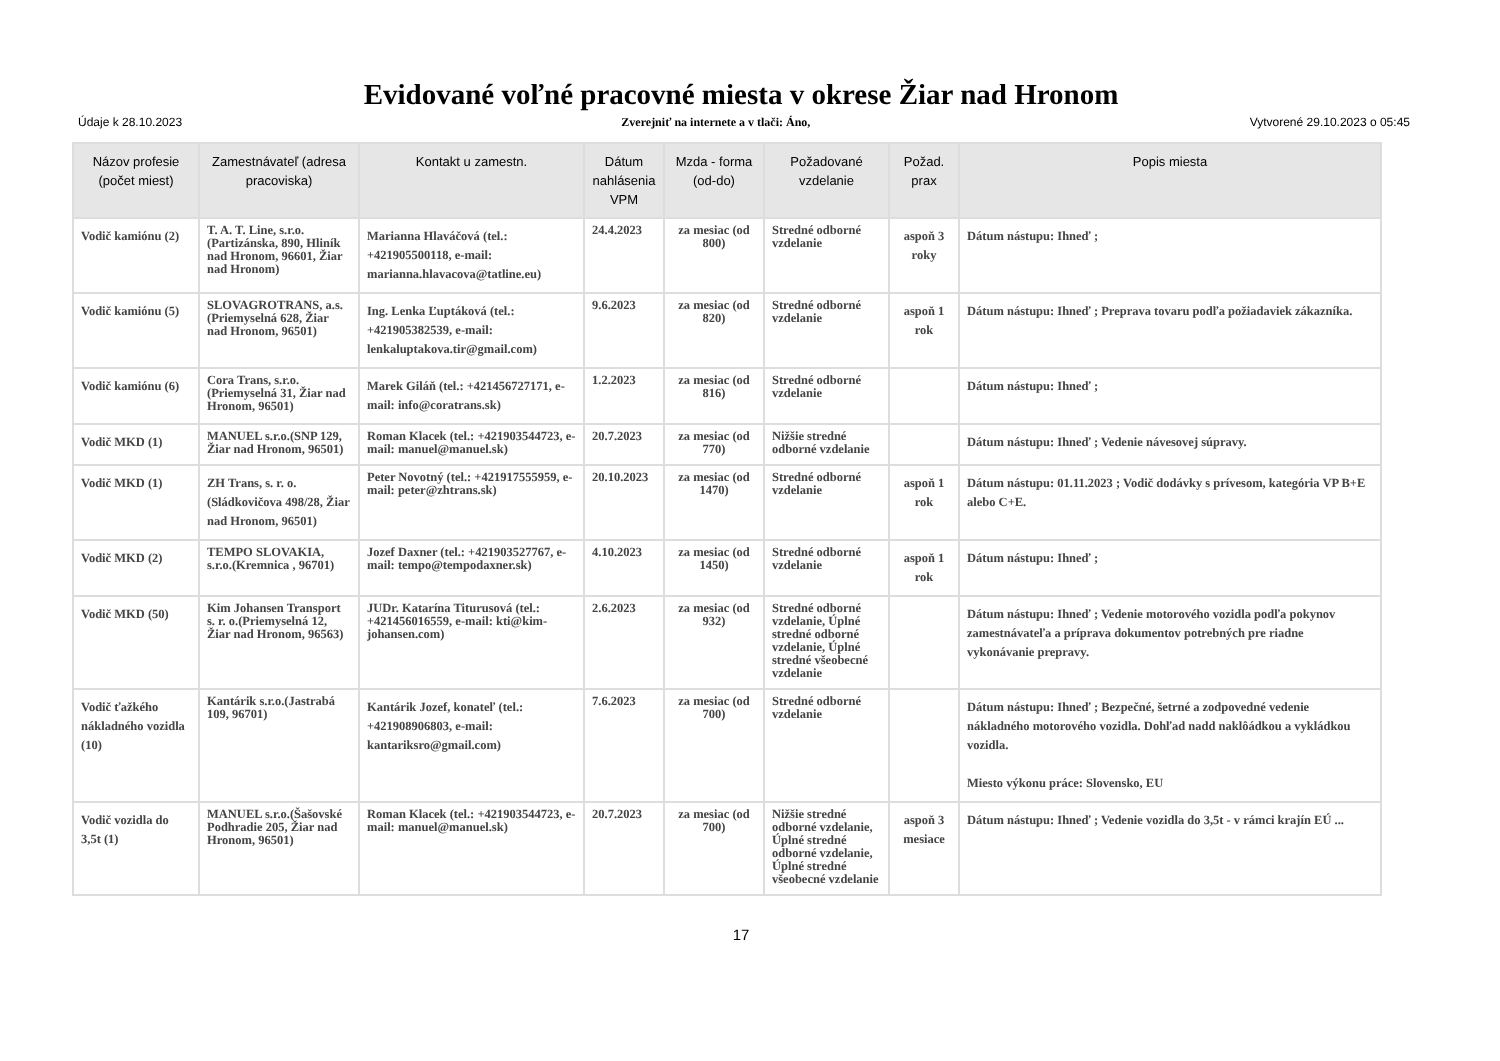Evidované voľné pracovné miesta v okrese Žiar nad Hronom
Údaje k 28.10.2023 Zverejniť na internete a v tlači: Áno, Vytvorené 29.10.2023 o 05:45
| Názov profesie (počet miest) | Zamestnávateľ (adresa pracoviska) | Kontakt u zamestn. | Dátum nahlásenia VPM | Mzda - forma (od-do) | Požadované vzdelanie | Požad. prax | Popis miesta |
| --- | --- | --- | --- | --- | --- | --- | --- |
| Vodič kamiónu (2) | T. A. T. Line, s.r.o.(Partizánska, 890, Hliník nad Hronom, 96601, Žiar nad Hronom) | Marianna Hlaváčová (tel.: +421905500118, e-mail: marianna.hlavacova@tatline.eu) | 24.4.2023 | za mesiac (od 800) | Stredné odborné vzdelanie | aspoň 3 roky | Dátum nástupu: Ihneď ; |
| Vodič kamiónu (5) | SLOVAGROTRANS, a.s.(Priemyselná 628, Žiar nad Hronom, 96501) | Ing. Lenka Ľuptáková (tel.: +421905382539, e-mail: lenkaluptakova.tir@gmail.com) | 9.6.2023 | za mesiac (od 820) | Stredné odborné vzdelanie | aspoň 1 rok | Dátum nástupu: Ihneď ; Preprava tovaru podľa požiadaviek zákazníka. |
| Vodič kamiónu (6) | Cora Trans, s.r.o.(Priemyselná 31, Žiar nad Hronom, 96501) | Marek Giláň (tel.: +421456727171, e-mail: info@coratrans.sk) | 1.2.2023 | za mesiac (od 816) | Stredné odborné vzdelanie | | Dátum nástupu: Ihneď ; |
| Vodič MKD (1) | MANUEL s.r.o.(SNP 129, Žiar nad Hronom, 96501) | Roman Klacek (tel.: +421903544723, e-mail: manuel@manuel.sk) | 20.7.2023 | za mesiac (od 770) | Nižšie stredné odborné vzdelanie | | Dátum nástupu: Ihneď ; Vedenie návesovej súpravy. |
| Vodič MKD (1) | ZH Trans, s. r. o.(Sládkovičova 498/28, Žiar nad Hronom, 96501) | Peter Novotný (tel.: +421917555959, e-mail: peter@zhtrans.sk) | 20.10.2023 | za mesiac (od 1470) | Stredné odborné vzdelanie | aspoň 1 rok | Dátum nástupu: 01.11.2023 ; Vodič dodávky s prívesom, kategória VP B+E alebo C+E. |
| Vodič MKD (2) | TEMPO SLOVAKIA, s.r.o.(Kremnica , 96701) | Jozef Daxner (tel.: +421903527767, e-mail: tempo@tempodaxner.sk) | 4.10.2023 | za mesiac (od 1450) | Stredné odborné vzdelanie | aspoň 1 rok | Dátum nástupu: Ihneď ; |
| Vodič MKD (50) | Kim Johansen Transport s. r. o.(Priemyselná 12, Žiar nad Hronom, 96563) | JUDr. Katarína Titurusová (tel.: +421456016559, e-mail: kti@kim-johansen.com) | 2.6.2023 | za mesiac (od 932) | Stredné odborné vzdelanie, Úplné stredné odborné vzdelanie, Úplné stredné všeobecné vzdelanie | | Dátum nástupu: Ihneď ; Vedenie motorového vozidla podľa pokynov zamestnávateľa a príprava dokumentov potrebných pre riadne vykonávanie prepravy. |
| Vodič ťažkého nákladného vozidla (10) | Kantárik s.r.o.(Jastrabá 109, 96701) | Kantárik Jozef, konateľ (tel.: +421908906803, e-mail: kantariksro@gmail.com) | 7.6.2023 | za mesiac (od 700) | Stredné odborné vzdelanie | | Dátum nástupu: Ihneď ; Bezpečné, šetrné a zodpovedné vedenie nákladného motorového vozidla. Dohľad nadd naklôádkou a vykládkou vozidla. Miesto výkonu práce: Slovensko, EU |
| Vodič vozidla do 3,5t (1) | MANUEL s.r.o.(Šašovské Podhradie 205, Žiar nad Hronom, 96501) | Roman Klacek (tel.: +421903544723, e-mail: manuel@manuel.sk) | 20.7.2023 | za mesiac (od 700) | Nižšie stredné odborné vzdelanie, Úplné stredné odborné vzdelanie, Úplné stredné všeobecné vzdelanie | aspoň 3 mesiace | Dátum nástupu: Ihneď ; Vedenie vozidla do 3,5t - v rámci krajín EÚ ... |
17